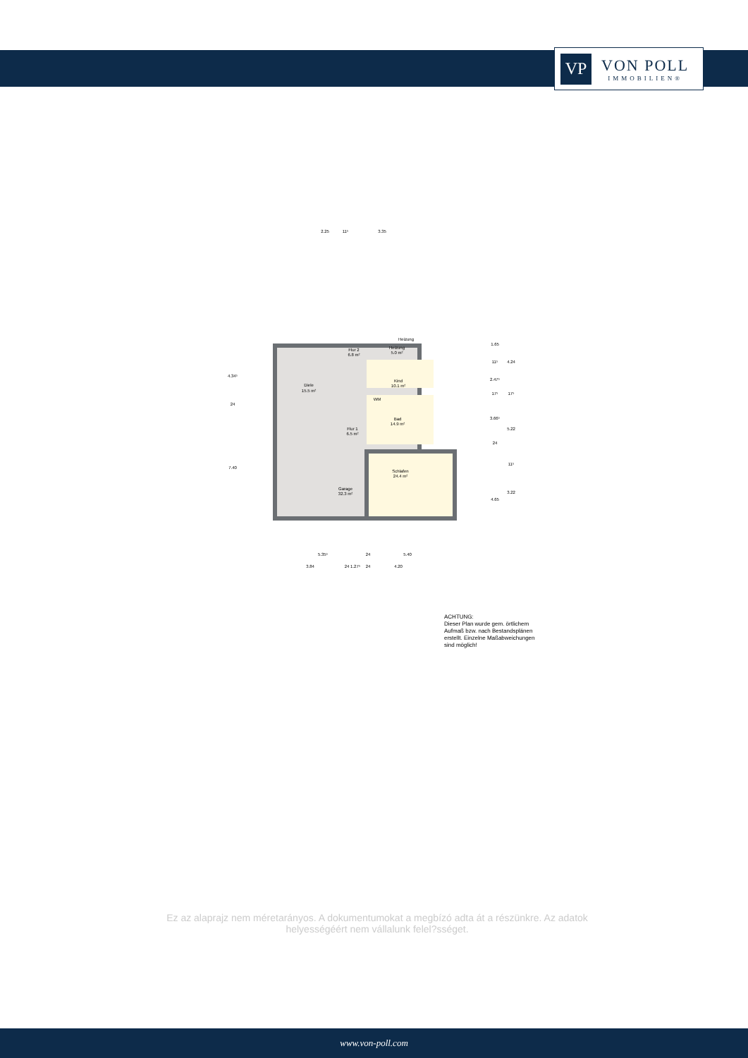VP
VON POLL
IMMOBILIEN®
Diele
15.5 m²
Flur 2
6.8 m²
Heizung
5.0 m²
Kind
10.1 m²
Bad
14.9 m²
Flur 1
6.5 m²
Schlafen
24.4 m²
Garage
32.3 m²
WM
Heizung
2.25
3.35
11⁵
5.35⁵
5.40
24
3.84
24 1.27⁵
24
4.20
4.34⁵
24
7.40
1.65
11⁵
2.47⁵
17⁵
3.66⁵
24
4.65
4.24
17⁵
5.22
11⁵
3.22
ACHTUNG:
Dieser Plan wurde gem. örtlichem
Aufmaß bzw. nach Bestandsplänen
erstellt. Einzelne Maßabweichungen
sind möglich!
Ez az alaprajz nem méretarányos. A dokumentumokat a megbízó adta át a részünkre. Az adatok helyességéért nem vállalunk felel?sséget.
www.von-poll.com